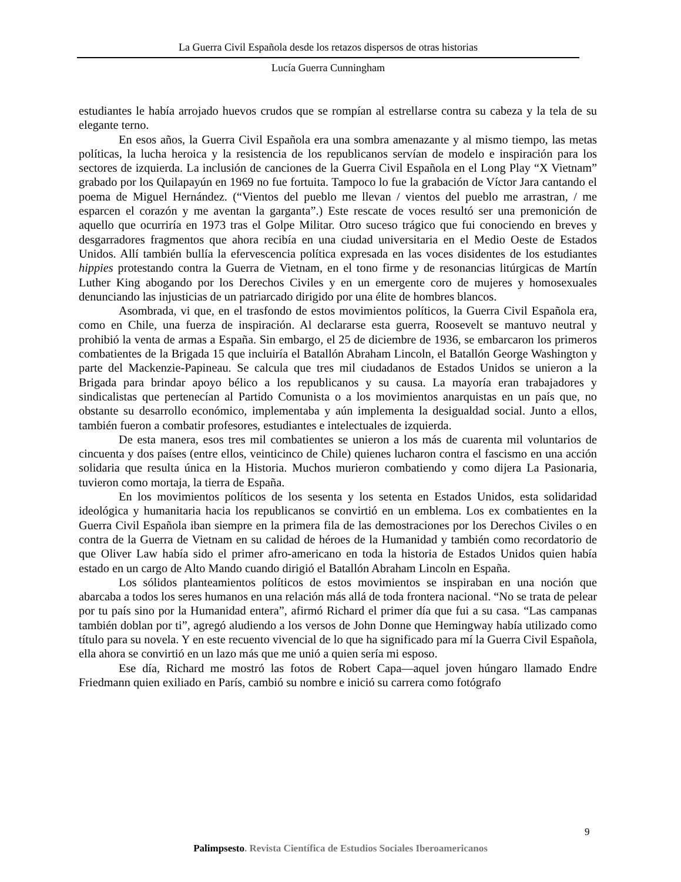La Guerra Civil Española desde los retazos dispersos de otras historias
Lucía Guerra Cunningham
estudiantes le había arrojado huevos crudos que se rompían al estrellarse contra su cabeza y la tela de su elegante terno.
En esos años, la Guerra Civil Española era una sombra amenazante y al mismo tiempo, las metas políticas, la lucha heroica y la resistencia de los republicanos servían de modelo e inspiración para los sectores de izquierda. La inclusión de canciones de la Guerra Civil Española en el Long Play “X Vietnam” grabado por los Quilapayún en 1969 no fue fortuita. Tampoco lo fue la grabación de Víctor Jara cantando el poema de Miguel Hernández. (“Vientos del pueblo me llevan / vientos del pueblo me arrastran, / me esparcen el corazón y me aventan la garganta”.) Este rescate de voces resultó ser una premonición de aquello que ocurriría en 1973 tras el Golpe Militar. Otro suceso trágico que fui conociendo en breves y desgarradores fragmentos que ahora recibía en una ciudad universitaria en el Medio Oeste de Estados Unidos. Allí también bullía la efervescencia política expresada en las voces disidentes de los estudiantes hippies protestando contra la Guerra de Vietnam, en el tono firme y de resonancias litúrgicas de Martín Luther King abogando por los Derechos Civiles y en un emergente coro de mujeres y homosexuales denunciando las injusticias de un patriarcado dirigido por una élite de hombres blancos.
Asombrada, vi que, en el trasfondo de estos movimientos políticos, la Guerra Civil Española era, como en Chile, una fuerza de inspiración. Al declararse esta guerra, Roosevelt se mantuvo neutral y prohibió la venta de armas a España. Sin embargo, el 25 de diciembre de 1936, se embarcaron los primeros combatientes de la Brigada 15 que incluiría el Batallón Abraham Lincoln, el Batallón George Washington y parte del Mackenzie-Papineau. Se calcula que tres mil ciudadanos de Estados Unidos se unieron a la Brigada para brindar apoyo bélico a los republicanos y su causa. La mayoría eran trabajadores y sindicalistas que pertenecían al Partido Comunista o a los movimientos anarquistas en un país que, no obstante su desarrollo económico, implementaba y aún implementa la desigualdad social. Junto a ellos, también fueron a combatir profesores, estudiantes e intelectuales de izquierda.
De esta manera, esos tres mil combatientes se unieron a los más de cuarenta mil voluntarios de cincuenta y dos países (entre ellos, veinticinco de Chile) quienes lucharon contra el fascismo en una acción solidaria que resulta única en la Historia. Muchos murieron combatiendo y como dijera La Pasionaria, tuvieron como mortaja, la tierra de España.
En los movimientos políticos de los sesenta y los setenta en Estados Unidos, esta solidaridad ideológica y humanitaria hacia los republicanos se convirtió en un emblema. Los ex combatientes en la Guerra Civil Española iban siempre en la primera fila de las demostraciones por los Derechos Civiles o en contra de la Guerra de Vietnam en su calidad de héroes de la Humanidad y también como recordatorio de que Oliver Law había sido el primer afro-americano en toda la historia de Estados Unidos quien había estado en un cargo de Alto Mando cuando dirigió el Batallón Abraham Lincoln en España.
Los sólidos planteamientos políticos de estos movimientos se inspiraban en una noción que abarcaba a todos los seres humanos en una relación más allá de toda frontera nacional. “No se trata de pelear por tu país sino por la Humanidad entera”, afirmó Richard el primer día que fui a su casa. “Las campanas también doblan por ti”, agregó aludiendo a los versos de John Donne que Hemingway había utilizado como título para su novela. Y en este recuento vivencial de lo que ha significado para mí la Guerra Civil Española, ella ahora se convirtió en un lazo más que me unió a quien sería mi esposo.
Ese día, Richard me mostró las fotos de Robert Capa—aquel joven húngaro llamado Endre Friedmann quien exiliado en París, cambió su nombre e inició su carrera como fotógrafo
9
Palimpsesto. Revista Científica de Estudios Sociales Iberoamericanos